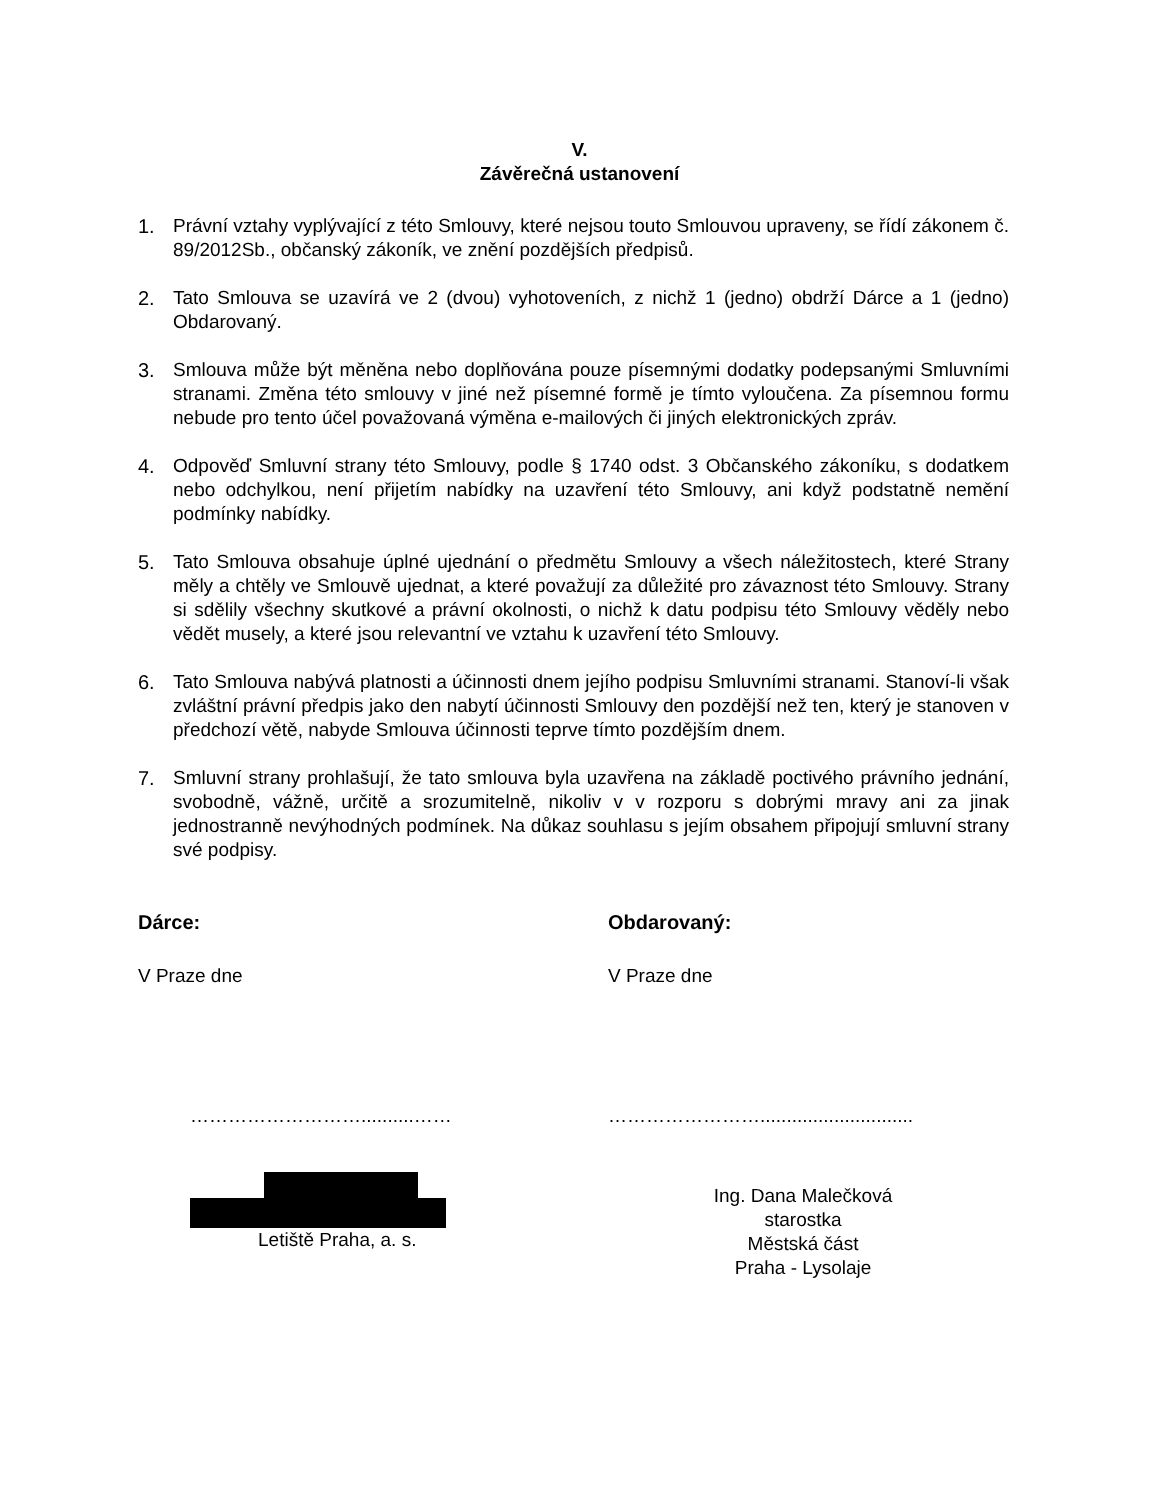V.
Závěrečná ustanovení
1. Právní vztahy vyplývající z této Smlouvy, které nejsou touto Smlouvou upraveny, se řídí zákonem č. 89/2012Sb., občanský zákoník, ve znění pozdějších předpisů.
2. Tato Smlouva se uzavírá ve 2 (dvou) vyhotoveních, z nichž 1 (jedno) obdrží Dárce a 1 (jedno) Obdarovaný.
3. Smlouva může být měněna nebo doplňována pouze písemnými dodatky podepsanými Smluvními stranami. Změna této smlouvy v jiné než písemné formě je tímto vyloučena. Za písemnou formu nebude pro tento účel považovaná výměna e-mailových či jiných elektronických zpráv.
4. Odpověď Smluvní strany této Smlouvy, podle § 1740 odst. 3 Občanského zákoníku, s dodatkem nebo odchylkou, není přijetím nabídky na uzavření této Smlouvy, ani když podstatně nemění podmínky nabídky.
5. Tato Smlouva obsahuje úplné ujednání o předmětu Smlouvy a všech náležitostech, které Strany měly a chtěly ve Smlouvě ujednat, a které považují za důležité pro závaznost této Smlouvy. Strany si sdělily všechny skutkové a právní okolnosti, o nichž k datu podpisu této Smlouvy věděly nebo vědět musely, a které jsou relevantní ve vztahu k uzavření této Smlouvy.
6. Tato Smlouva nabývá platnosti a účinnosti dnem jejího podpisu Smluvními stranami. Stanoví-li však zvláštní právní předpis jako den nabytí účinnosti Smlouvy den pozdější než ten, který je stanoven v předchozí větě, nabyde Smlouva účinnosti teprve tímto pozdějším dnem.
7. Smluvní strany prohlašují, že tato smlouva byla uzavřena na základě poctivého právního jednání, svobodně, vážně, určitě a srozumitelně, nikoliv v v rozporu s dobrými mravy ani za jinak jednostranně nevýhodných podmínek. Na důkaz souhlasu s jejím obsahem připojují smluvní strany své podpisy.
Dárce:
V Praze dne
………………………..........……
Letiště Praha, a. s.
Obdarovaný:
V Praze dne
…………………….............................
Ing. Dana Malečková
starostka
Městská část
Praha - Lysolaje